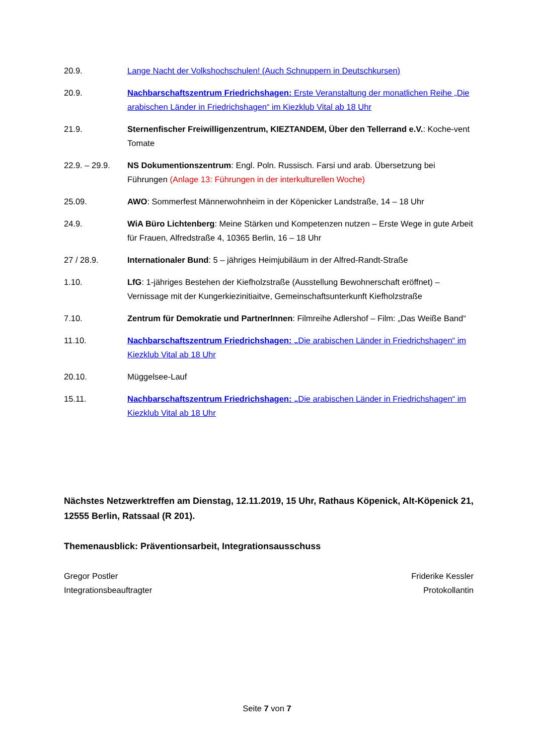20.9. Lange Nacht der Volkshochschulen! (Auch Schnuppern in Deutschkursen)
20.9. Nachbarschaftszentrum Friedrichshagen: Erste Veranstaltung der monatlichen Reihe „Die arabischen Länder in Friedrichshagen“ im Kiezklub Vital ab 18 Uhr
21.9. Sternenfischer Freiwilligenzentrum, KIEZTANDEM, Über den Tellerrand e.V.: Koche-vent Tomate
22.9. – 29.9.
NS Dokumentionszentrum: Engl. Poln. Russisch. Farsi und arab. Übersetzung bei Führungen (Anlage 13: Führungen in der interkulturellen Woche)
25.09. AWO: Sommerfest Männerwohnheim in der Köpenicker Landstraße, 14 – 18 Uhr
24.9. WiA Büro Lichtenberg: Meine Stärken und Kompetenzen nutzen – Erste Wege in gute Arbeit für Frauen, Alfredstraße 4, 10365 Berlin, 16 – 18 Uhr
27 / 28.9. Internationaler Bund: 5 – jähriges Heimjubiläum in der Alfred-Randt-Straße
1.10. LfG: 1-jähriges Bestehen der Kiefholzstraße (Ausstellung Bewohnerschaft eröffnet) – Vernissage mit der Kungerkiezinitiaitve, Gemeinschaftsunterkunft Kiefholzstraße
7.10. Zentrum für Demokratie und PartnerInnen: Filmreihe Adlershof – Film: „Das Weiße Band“
11.10. Nachbarschaftszentrum Friedrichshagen: „Die arabischen Länder in Friedrichshagen“ im Kiezklub Vital ab 18 Uhr
20.10. Müggelsee-Lauf
15.11. Nachbarschaftszentrum Friedrichshagen: „Die arabischen Länder in Friedrichshagen“ im Kiezklub Vital ab 18 Uhr
Nächstes Netzwerktreffen am Dienstag, 12.11.2019, 15 Uhr, Rathaus Köpenick, Alt-Köpenick 21, 12555 Berlin, Ratssaal (R 201).
Themenausblick: Präventionsarbeit, Integrationsausschuss
Gregor Postler
Integrationsbeauftragter
Friderike Kessler
Protokollantin
Seite 7 von 7